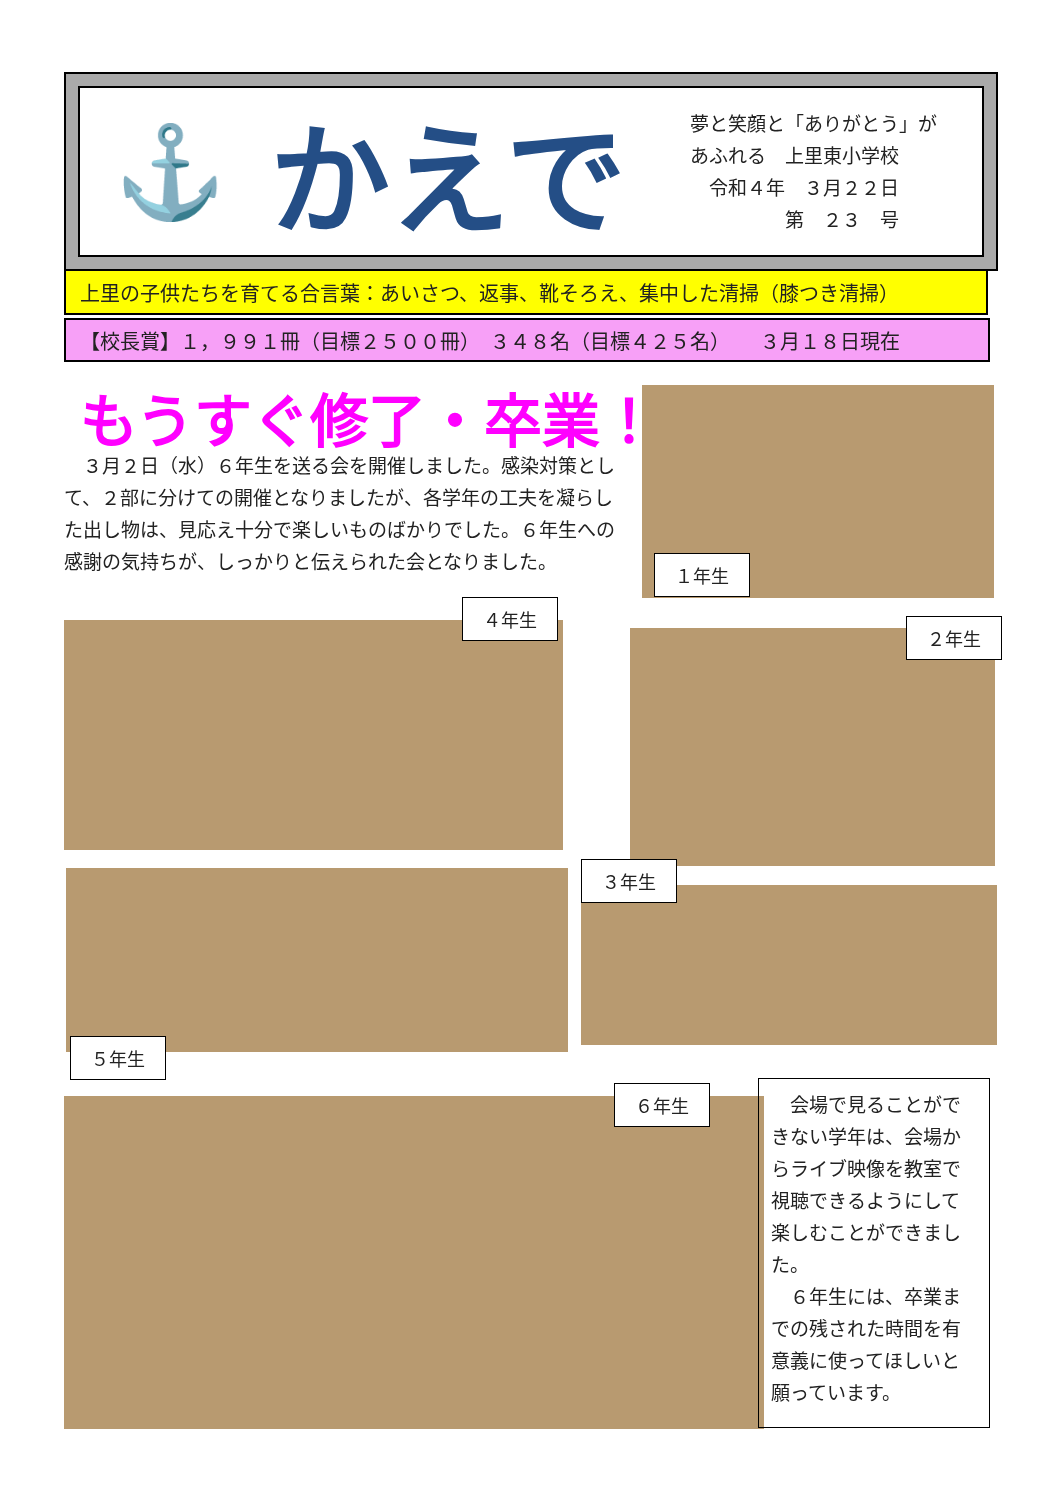⚓
かえで
夢と笑顔と「ありがとう」が
あふれる　上里東小学校
　令和４年　３月２２日
　　　　　第　２３　号
上里の子供たちを育てる合言葉：あいさつ、返事、靴そろえ、集中した清掃（膝つき清掃）
【校長賞】１，９９１冊（目標２５００冊）　３４８名（目標４２５名）　　３月１８日現在
もうすぐ修了・卒業！
　３月２日（水）６年生を送る会を開催しました。感染対策として、２部に分けての開催となりましたが、各学年の工夫を凝らした出し物は、見応え十分で楽しいものばかりでした。６年生への感謝の気持ちが、しっかりと伝えられた会となりました。
１年生
４年生
２年生
５年生
３年生
６年生
　会場で見ることができない学年は、会場からライブ映像を教室で視聴できるようにして楽しむことができました。
　６年生には、卒業までの残された時間を有意義に使ってほしいと願っています。